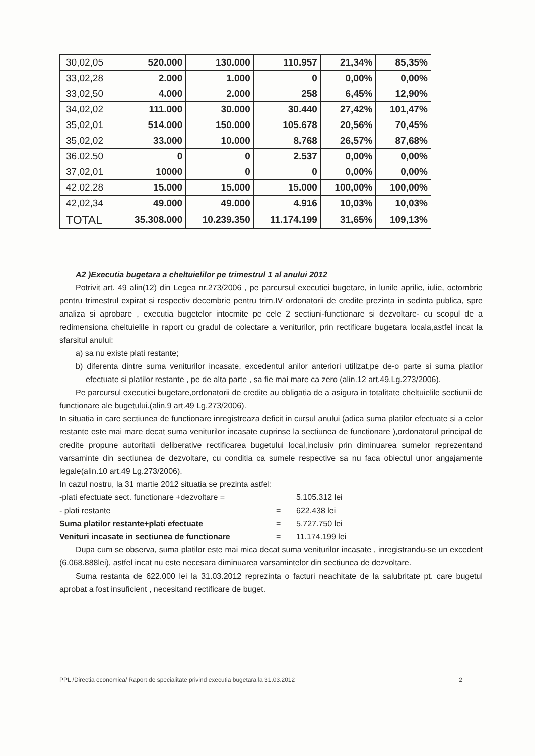| 30,02,05 | 520.000 | 130.000 | 110.957 | 21,34% | 85,35% |
| 33,02,28 | 2.000 | 1.000 | 0 | 0,00% | 0,00% |
| 33,02,50 | 4.000 | 2.000 | 258 | 6,45% | 12,90% |
| 34,02,02 | 111.000 | 30.000 | 30.440 | 27,42% | 101,47% |
| 35,02,01 | 514.000 | 150.000 | 105.678 | 20,56% | 70,45% |
| 35,02,02 | 33.000 | 10.000 | 8.768 | 26,57% | 87,68% |
| 36.02.50 | 0 | 0 | 2.537 | 0,00% | 0,00% |
| 37,02,01 | 10000 | 0 | 0 | 0,00% | 0,00% |
| 42.02.28 | 15.000 | 15.000 | 15.000 | 100,00% | 100,00% |
| 42,02,34 | 49.000 | 49.000 | 4.916 | 10,03% | 10,03% |
| TOTAL | 35.308.000 | 10.239.350 | 11.174.199 | 31,65% | 109,13% |
A2 )Executia bugetara a cheltuielilor pe trimestrul 1 al anului 2012
Potrivit art. 49 alin(12) din Legea nr.273/2006 , pe parcursul executiei bugetare, in lunile aprilie, iulie, octombrie pentru trimestrul expirat si respectiv decembrie pentru trim.IV ordonatorii de credite prezinta in sedinta publica, spre analiza si aprobare , executia bugetelor intocmite pe cele 2 sectiuni-functionare si dezvoltare- cu scopul de a redimensiona cheltuielile in raport cu gradul de colectare a veniturilor, prin rectificare bugetara locala,astfel incat la sfarsitul anului:
a) sa nu existe plati restante;
b) diferenta dintre suma veniturilor incasate, excedentul anilor anteriori utilizat,pe de-o parte si suma platilor efectuate si platilor restante , pe de alta parte , sa fie mai mare ca zero (alin.12 art.49,Lg.273/2006).
Pe parcursul executiei bugetare,ordonatorii de credite au obligatia de a asigura in totalitate cheltuielile sectiunii de functionare ale bugetului.(alin.9 art.49 Lg.273/2006).
In situatia in care sectiunea de functionare inregistreaza deficit in cursul anului (adica suma platilor efectuate si a celor restante este mai mare decat suma veniturilor incasate cuprinse la sectiunea de functionare ),ordonatorul principal de credite propune autoritatii deliberative rectificarea bugetului local,inclusiv prin diminuarea sumelor reprezentand varsaminte din sectiunea de dezvoltare, cu conditia ca sumele respective sa nu faca obiectul unor angajamente legale(alin.10 art.49 Lg.273/2006).
In cazul nostru, la 31 martie 2012 situatia se prezinta astfel:
-plati efectuate sect. functionare +dezvoltare = 5.105.312 lei
- plati restante = 622.438 lei
Suma platilor restante+plati efectuate = 5.727.750 lei
Venituri incasate in sectiunea de functionare = 11.174.199 lei
Dupa cum se observa, suma platilor este mai mica decat suma veniturilor incasate , inregistrandu-se un excedent (6.068.888lei), astfel incat nu este necesara diminuarea varsamintelor din sectiunea de dezvoltare.
Suma restanta de 622.000 lei la 31.03.2012 reprezinta o facturi neachitate de la salubritate pt. care bugetul aprobat a fost insuficient , necesitand rectificare de buget.
PPL /Directia economica/ Raport de specialitate privind executia bugetara la 31.03.2012 2